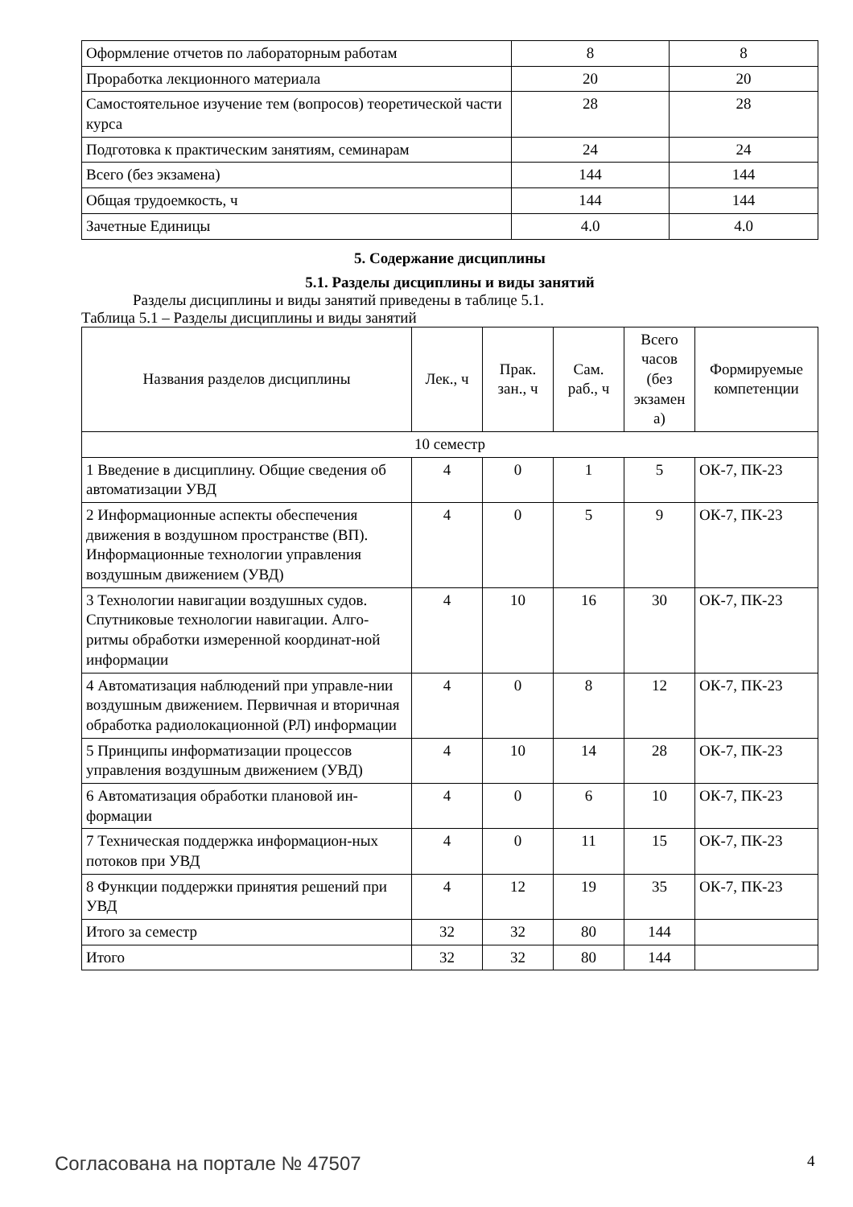| Оформление отчетов по лабораторным работам | 8 | 8 |
| Проработка лекционного материала | 20 | 20 |
| Самостоятельное изучение тем (вопросов) теоретической части курса | 28 | 28 |
| Подготовка к практическим занятиям, семинарам | 24 | 24 |
| Всего (без экзамена) | 144 | 144 |
| Общая трудоемкость, ч | 144 | 144 |
| Зачетные Единицы | 4.0 | 4.0 |
5. Содержание дисциплины
5.1. Разделы дисциплины и виды занятий
Разделы дисциплины и виды занятий приведены в таблице 5.1.
Таблица 5.1 – Разделы дисциплины и виды занятий
| Названия разделов дисциплины | Лек., ч | Прак. зан., ч | Сам. раб., ч | Всего часов (без экзамен а) | Формируемые компетенции |
| --- | --- | --- | --- | --- | --- |
| 10 семестр | | | | | |
| 1 Введение в дисциплину. Общие сведения об автоматизации УВД | 4 | 0 | 1 | 5 | ОК-7, ПК-23 |
| 2 Информационные аспекты обеспечения движения в воздушном пространстве (ВП). Информационные технологии управления воздушным движением (УВД) | 4 | 0 | 5 | 9 | ОК-7, ПК-23 |
| 3 Технологии навигации воздушных судов. Спутниковые технологии навигации. Алго-ритмы обработки измеренной координат-ной информации | 4 | 10 | 16 | 30 | ОК-7, ПК-23 |
| 4 Автоматизация наблюдений при управле-нии воздушным движением. Первичная и вторичная обработка радиолокационной (РЛ) информации | 4 | 0 | 8 | 12 | ОК-7, ПК-23 |
| 5 Принципы информатизации процессов управления воздушным движением (УВД) | 4 | 10 | 14 | 28 | ОК-7, ПК-23 |
| 6 Автоматизация обработки плановой ин-формации | 4 | 0 | 6 | 10 | ОК-7, ПК-23 |
| 7 Техническая поддержка информацион-ных потоков при УВД | 4 | 0 | 11 | 15 | ОК-7, ПК-23 |
| 8 Функции поддержки принятия решений при УВД | 4 | 12 | 19 | 35 | ОК-7, ПК-23 |
| Итого за семестр | 32 | 32 | 80 | 144 | |
| Итого | 32 | 32 | 80 | 144 | |
Согласована на портале № 47507 4